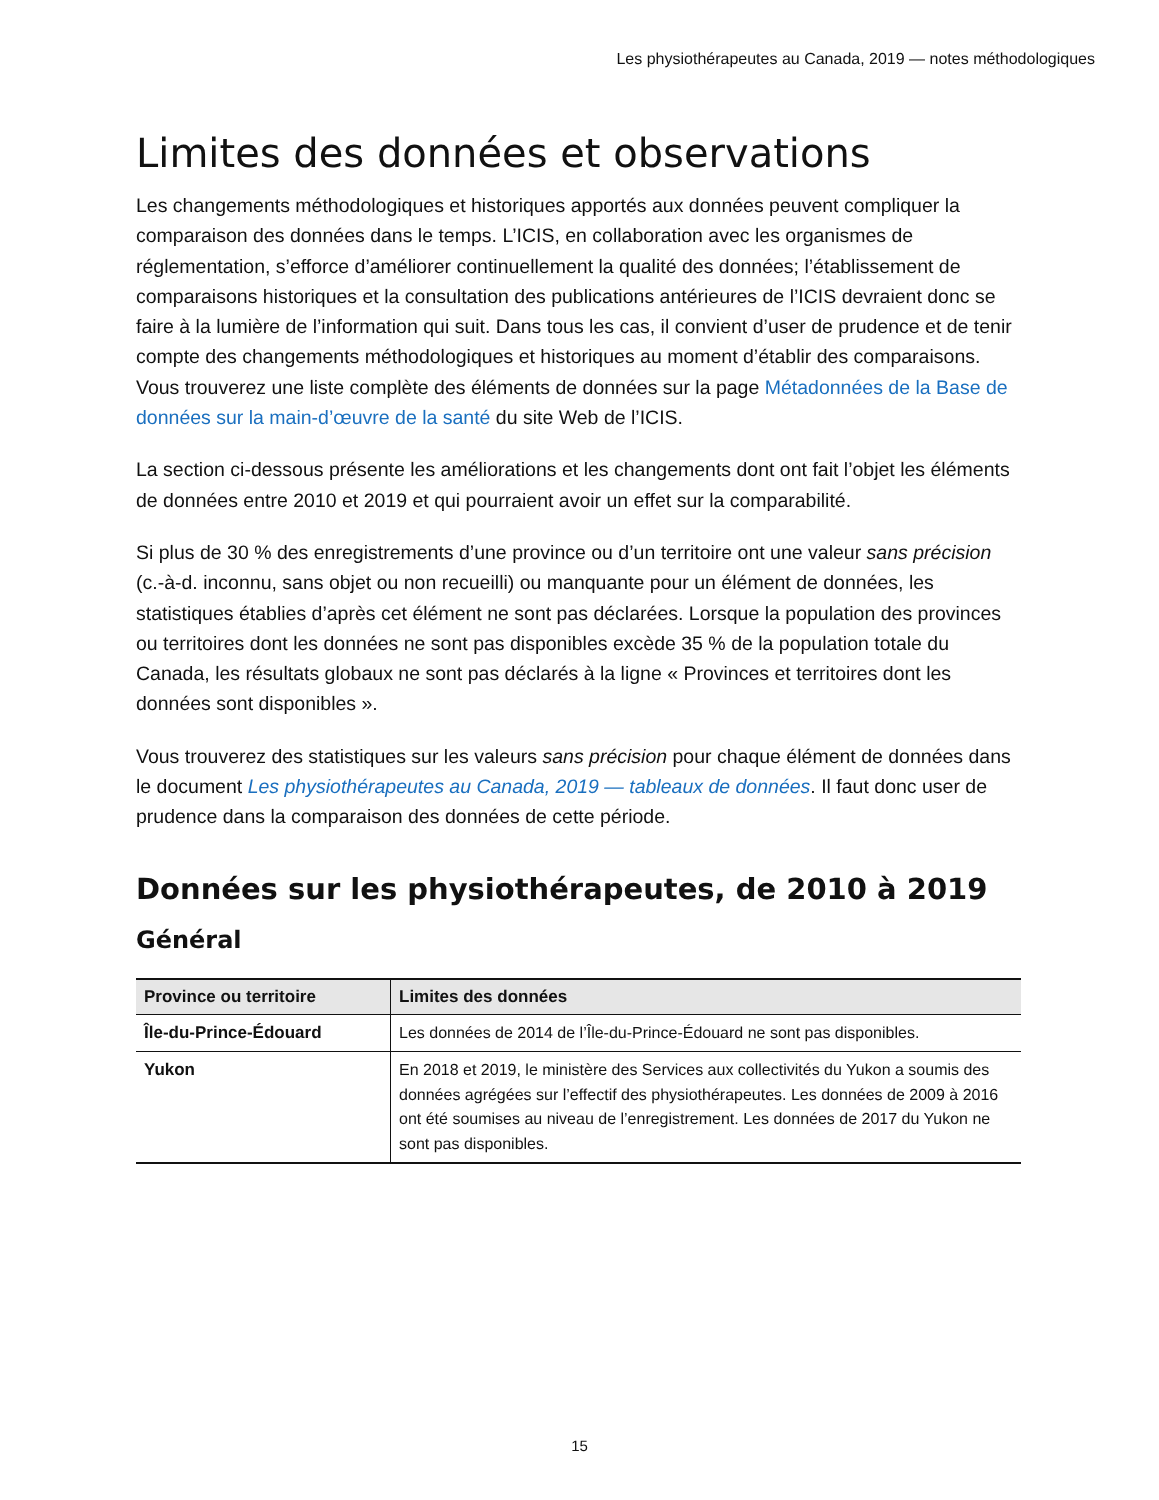Les physiothérapeutes au Canada, 2019 — notes méthodologiques
Limites des données et observations
Les changements méthodologiques et historiques apportés aux données peuvent compliquer la comparaison des données dans le temps. L’ICIS, en collaboration avec les organismes de réglementation, s’efforce d’améliorer continuellement la qualité des données; l’établissement de comparaisons historiques et la consultation des publications antérieures de l’ICIS devraient donc se faire à la lumière de l’information qui suit. Dans tous les cas, il convient d’user de prudence et de tenir compte des changements méthodologiques et historiques au moment d’établir des comparaisons. Vous trouverez une liste complète des éléments de données sur la page Métadonnées de la Base de données sur la main-d’œuvre de la santé du site Web de l’ICIS.
La section ci-dessous présente les améliorations et les changements dont ont fait l’objet les éléments de données entre 2010 et 2019 et qui pourraient avoir un effet sur la comparabilité.
Si plus de 30 % des enregistrements d’une province ou d’un territoire ont une valeur sans précision (c.-à-d. inconnu, sans objet ou non recueilli) ou manquante pour un élément de données, les statistiques établies d’après cet élément ne sont pas déclarées. Lorsque la population des provinces ou territoires dont les données ne sont pas disponibles excède 35 % de la population totale du Canada, les résultats globaux ne sont pas déclarés à la ligne « Provinces et territoires dont les données sont disponibles ».
Vous trouverez des statistiques sur les valeurs sans précision pour chaque élément de données dans le document Les physiothérapeutes au Canada, 2019 — tableaux de données. Il faut donc user de prudence dans la comparaison des données de cette période.
Données sur les physiothérapeutes, de 2010 à 2019
Général
| Province ou territoire | Limites des données |
| --- | --- |
| Île-du-Prince-Édouard | Les données de 2014 de l’Île-du-Prince-Édouard ne sont pas disponibles. |
| Yukon | En 2018 et 2019, le ministère des Services aux collectivités du Yukon a soumis des données agrégées sur l’effectif des physiothérapeutes. Les données de 2009 à 2016 ont été soumises au niveau de l’enregistrement. Les données de 2017 du Yukon ne sont pas disponibles. |
15